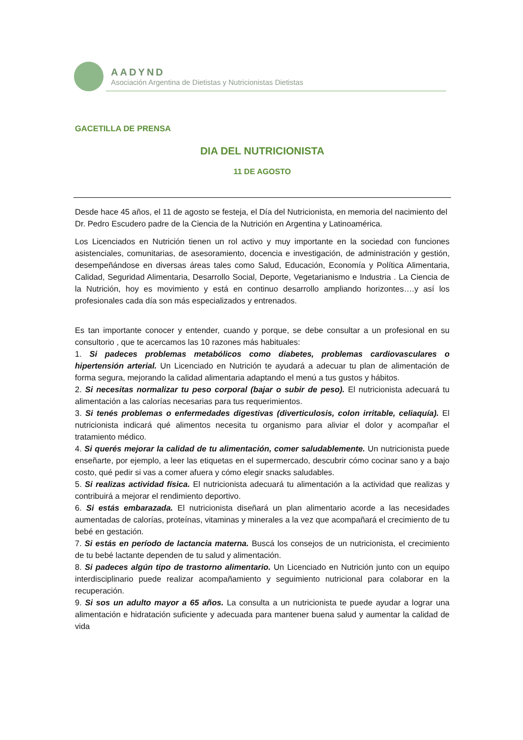AADYND
Asociación Argentina de Dietistas y Nutricionistas Dietistas
GACETILLA DE PRENSA
DIA DEL NUTRICIONISTA
11 DE AGOSTO
Desde hace 45 años, el 11 de agosto se festeja, el Día del Nutricionista, en memoria del nacimiento del Dr. Pedro Escudero padre de la Ciencia de la Nutrición en Argentina y Latinoamérica.
Los Licenciados en Nutrición tienen un rol activo y muy importante en la sociedad con funciones asistenciales, comunitarias, de asesoramiento, docencia e investigación, de administración y gestión, desempeñándose en diversas áreas tales como Salud, Educación, Economía y Política Alimentaria, Calidad, Seguridad Alimentaria, Desarrollo Social, Deporte, Vegetarianismo e Industria . La Ciencia de la Nutrición, hoy es movimiento y está en continuo desarrollo ampliando horizontes….y así los profesionales cada día son más especializados y entrenados.
Es tan importante conocer y entender, cuando y porque, se debe consultar a un profesional en su consultorio , que te acercamos las 10 razones más habituales:
1. Si padeces problemas metabólicos como diabetes, problemas cardiovasculares o hipertensión arterial. Un Licenciado en Nutrición te ayudará a adecuar tu plan de alimentación de forma segura, mejorando la calidad alimentaria adaptando el menú a tus gustos y hábitos.
2. Si necesitas normalizar tu peso corporal (bajar o subir de peso). El nutricionista adecuará tu alimentación a las calorías necesarias para tus requerimientos.
3. Si tenés problemas o enfermedades digestivas (diverticulosis, colon irritable, celiaquía). El nutricionista indicará qué alimentos necesita tu organismo para aliviar el dolor y acompañar el tratamiento médico.
4. Si querés mejorar la calidad de tu alimentación, comer saludablemente. Un nutricionista puede enseñarte, por ejemplo, a leer las etiquetas en el supermercado, descubrir cómo cocinar sano y a bajo costo, qué pedir si vas a comer afuera y cómo elegir snacks saludables.
5. Si realizas actividad física. El nutricionista adecuará tu alimentación a la actividad que realizas y contribuirá a mejorar el rendimiento deportivo.
6. Si estás embarazada. El nutricionista diseñará un plan alimentario acorde a las necesidades aumentadas de calorías, proteínas, vitaminas y minerales a la vez que acompañará el crecimiento de tu bebé en gestación.
7. Si estás en período de lactancia materna. Buscá los consejos de un nutricionista, el crecimiento de tu bebé lactante dependen de tu salud y alimentación.
8. Si padeces algún tipo de trastorno alimentario. Un Licenciado en Nutrición junto con un equipo interdisciplinario puede realizar acompañamiento y seguimiento nutricional para colaborar en la recuperación.
9. Si sos un adulto mayor a 65 años. La consulta a un nutricionista te puede ayudar a lograr una alimentación e hidratación suficiente y adecuada para mantener buena salud y aumentar la calidad de vida